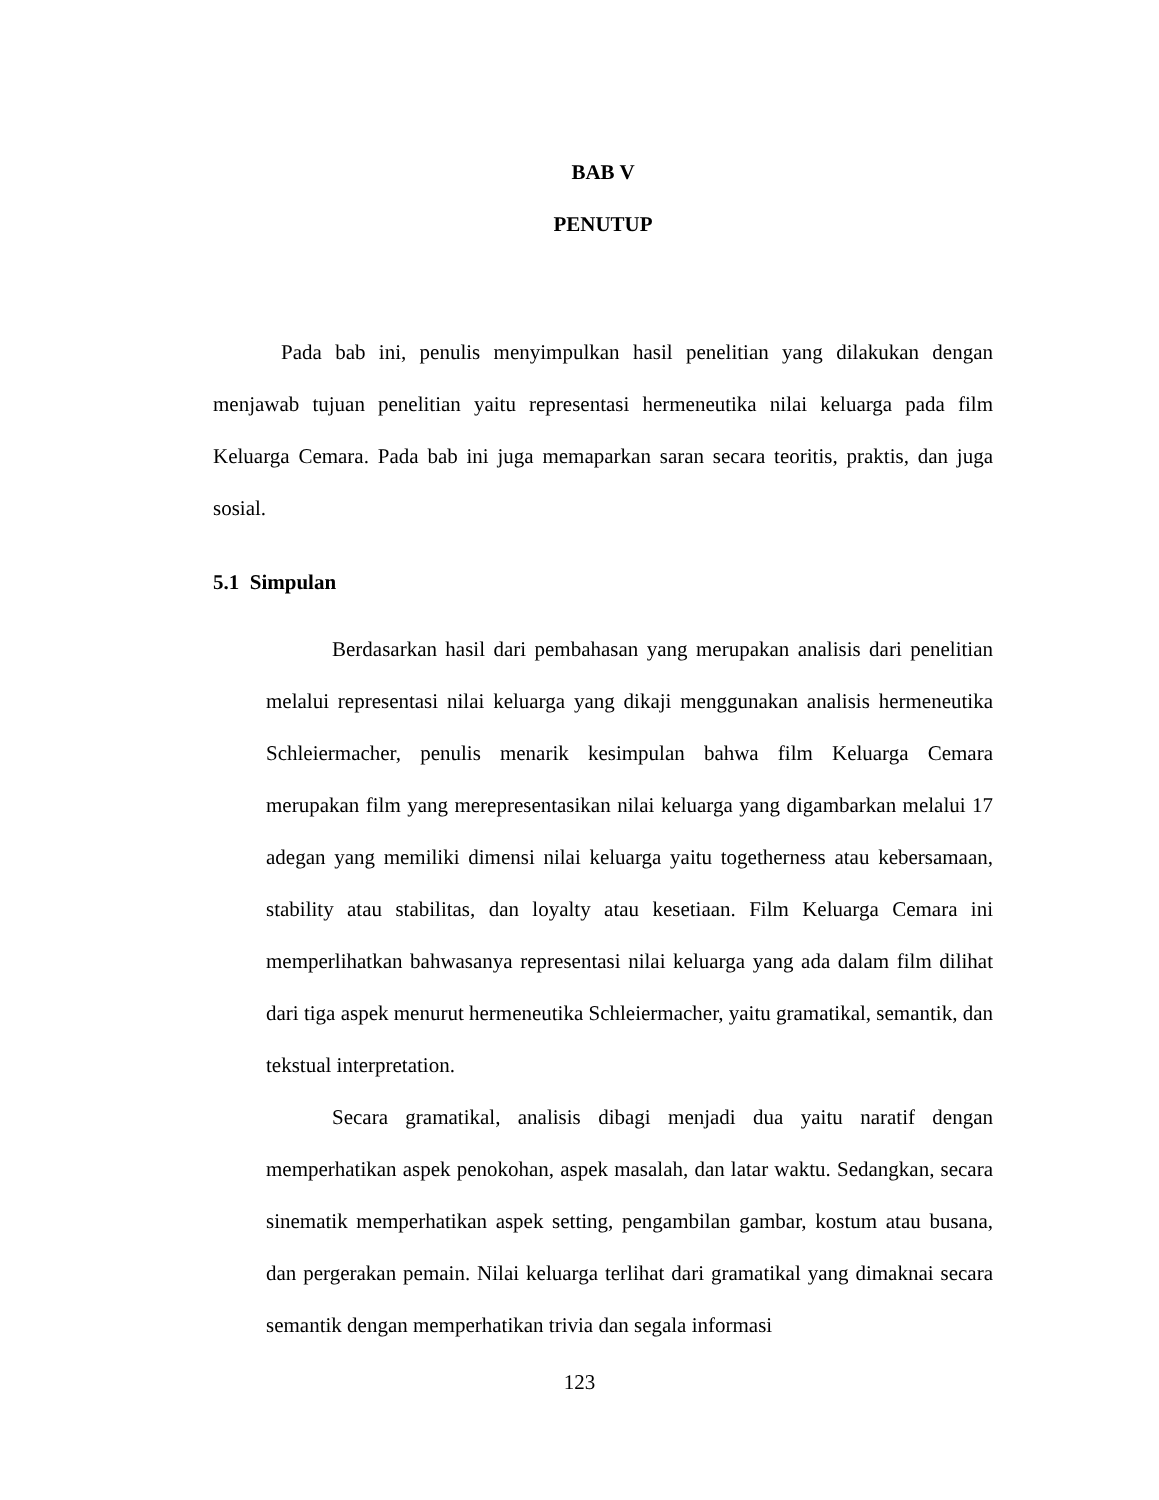BAB V
PENUTUP
Pada bab ini, penulis menyimpulkan hasil penelitian yang dilakukan dengan menjawab tujuan penelitian yaitu representasi hermeneutika nilai keluarga pada film Keluarga Cemara. Pada bab ini juga memaparkan saran secara teoritis, praktis, dan juga sosial.
5.1 Simpulan
Berdasarkan hasil dari pembahasan yang merupakan analisis dari penelitian melalui representasi nilai keluarga yang dikaji menggunakan analisis hermeneutika Schleiermacher, penulis menarik kesimpulan bahwa film Keluarga Cemara merupakan film yang merepresentasikan nilai keluarga yang digambarkan melalui 17 adegan yang memiliki dimensi nilai keluarga yaitu togetherness atau kebersamaan, stability atau stabilitas, dan loyalty atau kesetiaan. Film Keluarga Cemara ini memperlihatkan bahwasanya representasi nilai keluarga yang ada dalam film dilihat dari tiga aspek menurut hermeneutika Schleiermacher, yaitu gramatikal, semantik, dan tekstual interpretation.
Secara gramatikal, analisis dibagi menjadi dua yaitu naratif dengan memperhatikan aspek penokohan, aspek masalah, dan latar waktu. Sedangkan, secara sinematik memperhatikan aspek setting, pengambilan gambar, kostum atau busana, dan pergerakan pemain. Nilai keluarga terlihat dari gramatikal yang dimaknai secara semantik dengan memperhatikan trivia dan segala informasi
123